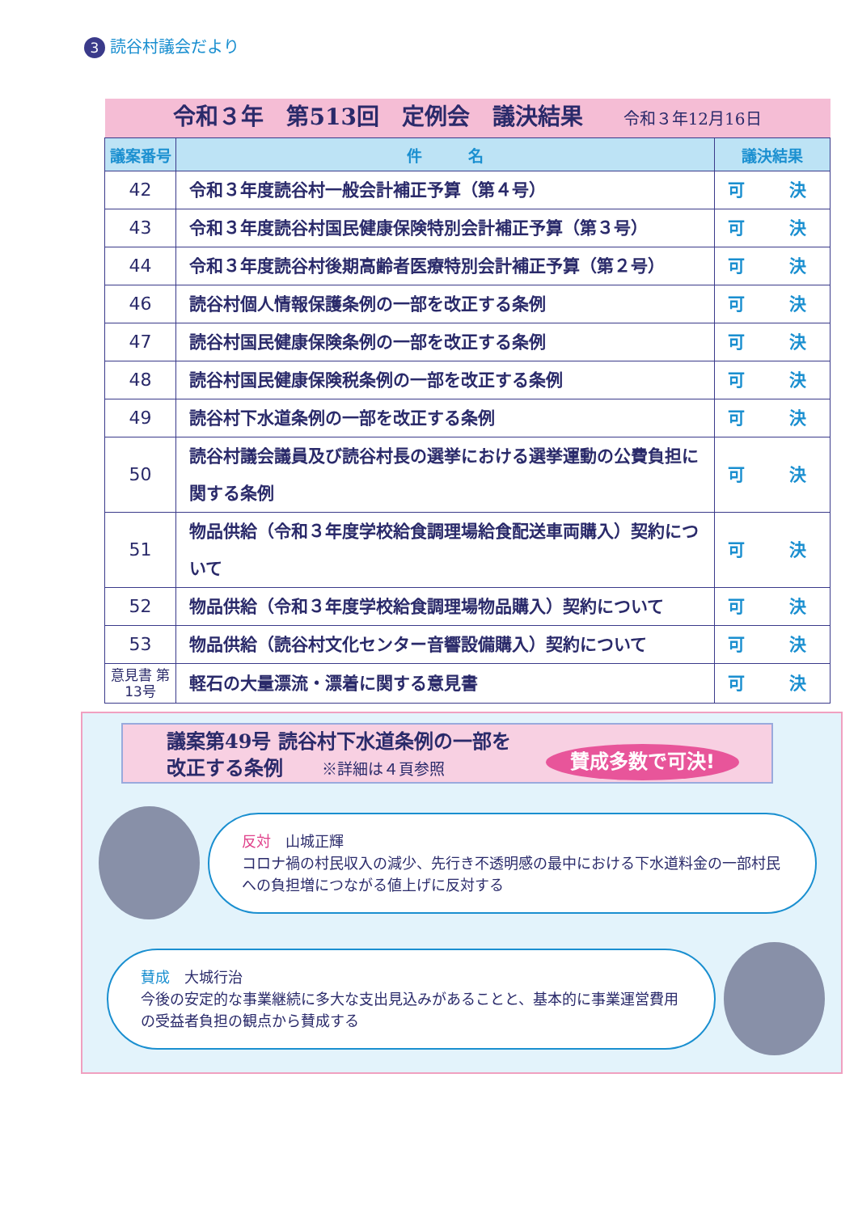3 読谷村議会だより
| 令和３年 第513回 定例会 議決結果 令和３年12月16日 | | |
| 議案番号 | 件 名 | 議決結果 |
| 42 | 令和３年度読谷村一般会計補正予算（第４号） | 可 決 |
| 43 | 令和３年度読谷村国民健康保険特別会計補正予算（第３号） | 可 決 |
| 44 | 令和３年度読谷村後期高齢者医療特別会計補正予算（第２号） | 可 決 |
| 46 | 読谷村個人情報保護条例の一部を改正する条例 | 可 決 |
| 47 | 読谷村国民健康保険条例の一部を改正する条例 | 可 決 |
| 48 | 読谷村国民健康保険税条例の一部を改正する条例 | 可 決 |
| 49 | 読谷村下水道条例の一部を改正する条例 | 可 決 |
| 50 | 読谷村議会議員及び読谷村長の選挙における選挙運動の公費負担に関する条例 | 可 決 |
| 51 | 物品供給（令和３年度学校給食調理場給食配送車両購入）契約について | 可 決 |
| 52 | 物品供給（令和３年度学校給食調理場物品購入）契約について | 可 決 |
| 53 | 物品供給（読谷村文化センター音響設備購入）契約について | 可 決 |
| 意見書 第13号 | 軽石の大量漂流・漂着に関する意見書 | 可 決 |
議案第49号 読谷村下水道条例の一部を
改正する条例 ※詳細は４頁参照
賛成多数で可決!
反対　山城正輝
コロナ禍の村民収入の減少、先行き不透明感の最中における下水道料金の一部村民への負担増につながる値上げに反対する
賛成　大城行治
今後の安定的な事業継続に多大な支出見込みがあることと、基本的に事業運営費用の受益者負担の観点から賛成する